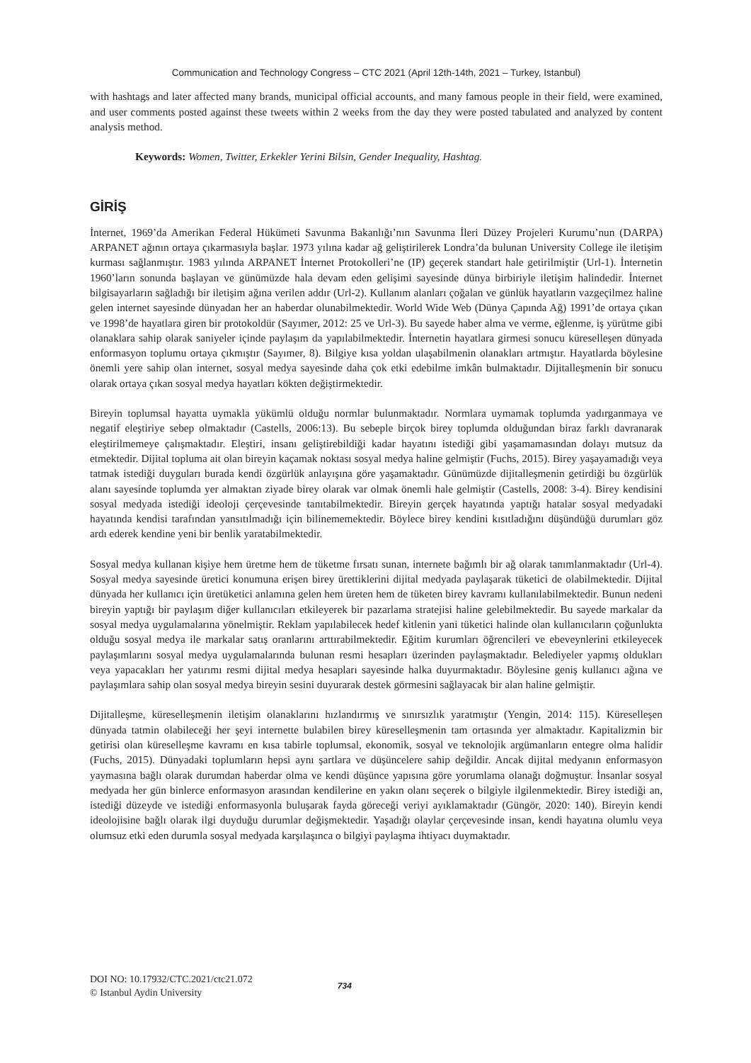Communication and Technology Congress – CTC 2021 (April 12th-14th, 2021 – Turkey, Istanbul)
with hashtags and later affected many brands, municipal official accounts, and many famous people in their field, were examined, and user comments posted against these tweets within 2 weeks from the day they were posted tabulated and analyzed by content analysis method.
Keywords: Women, Twitter, Erkekler Yerini Bilsin, Gender Inequality, Hashtag.
GİRİŞ
İnternet, 1969’da Amerikan Federal Hükümeti Savunma Bakanlığı’nın Savunma İleri Düzey Projeleri Kurumu’nun (DARPA) ARPANET ağının ortaya çıkarmasıyla başlar. 1973 yılına kadar ağ geliştirilerek Londra’da bulunan University College ile iletişim kurması sağlanmıştır. 1983 yılında ARPANET İnternet Protokolleri’ne (IP) geçerek standart hale getirilmiştir (Url-1). İnternetin 1960’ların sonunda başlayan ve günümüzde hala devam eden gelişimi sayesinde dünya birbiriyle iletişim halindedir. İnternet bilgisayarların sağladığı bir iletişim ağına verilen addır (Url-2). Kullanım alanları çoğalan ve günlük hayatların vazgeçilmez haline gelen internet sayesinde dünyadan her an haberdar olunabilmektedir. World Wide Web (Dünya Çapında Ağ) 1991’de ortaya çıkan ve 1998’de hayatlara giren bir protokoldür (Sayımer, 2012: 25 ve Url-3). Bu sayede haber alma ve verme, eğlenme, iş yürütme gibi olanaklara sahip olarak saniyeler içinde paylaşım da yapılabilmektedir. İnternetin hayatlara girmesi sonucu küreselleşen dünyada enformasyon toplumu ortaya çıkmıştır (Sayımer, 8). Bilgiye kısa yoldan ulaşabilmenin olanakları artmıştır. Hayatlarda böylesine önemli yere sahip olan internet, sosyal medya sayesinde daha çok etki edebilme imkân bulmaktadır. Dijitalleşmenin bir sonucu olarak ortaya çıkan sosyal medya hayatları kökten değiştirmektedir.
Bireyin toplumsal hayatta uymakla yükümlü olduğu normlar bulunmaktadır. Normlara uymamak toplumda yadırganmaya ve negatif eleştiriye sebep olmaktadır (Castells, 2006:13). Bu sebeple birçok birey toplumda olduğundan biraz farklı davranarak eleştirilmemeye çalışmaktadır. Eleştiri, insanı geliştirebildiği kadar hayatını istediği gibi yaşamamasından dolayı mutsuz da etmektedir. Dijital topluma ait olan bireyin kaçamak noktası sosyal medya haline gelmiştir (Fuchs, 2015). Birey yaşayamadığı veya tatmak istediği duyguları burada kendi özgürlük anlayışına göre yaşamaktadır. Günümüzde dijitalleşmenin getirdiği bu özgürlük alanı sayesinde toplumda yer almaktan ziyade birey olarak var olmak önemli hale gelmiştir (Castells, 2008: 3-4). Birey kendisini sosyal medyada istediği ideoloji çerçevesinde tanıtabilmektedir. Bireyin gerçek hayatında yaptığı hatalar sosyal medyadaki hayatında kendisi tarafından yansıtılmadığı için bilinememektedir. Böylece birey kendini kısıtladığını düşündüğü durumları göz ardı ederek kendine yeni bir benlik yaratabilmektedir.
Sosyal medya kullanan kişiye hem üretme hem de tüketme fırsatı sunan, internete bağımlı bir ağ olarak tanımlanmaktadır (Url-4). Sosyal medya sayesinde üretici konumuna erişen birey ürettiklerini dijital medyada paylaşarak tüketici de olabilmektedir. Dijital dünyada her kullanıcı için üretüketici anlamına gelen hem üreten hem de tüketen birey kavramı kullanılabilmektedir. Bunun nedeni bireyin yaptığı bir paylaşım diğer kullanıcıları etkileyerek bir pazarlama stratejisi haline gelebilmektedir. Bu sayede markalar da sosyal medya uygulamalarına yönelmiştir. Reklam yapılabilecek hedef kitlenin yani tüketici halinde olan kullanıcıların çoğunlukta olduğu sosyal medya ile markalar satış oranlarını arttırabilmektedir. Eğitim kurumları öğrencileri ve ebeveynlerini etkileyecek paylaşımlarını sosyal medya uygulamalarında bulunan resmi hesapları üzerinden paylaşmaktadır. Belediyeler yapmış oldukları veya yapacakları her yatırımı resmi dijital medya hesapları sayesinde halka duyurmaktadır. Böylesine geniş kullanıcı ağına ve paylaşımlara sahip olan sosyal medya bireyin sesini duyurarak destek görmesini sağlayacak bir alan haline gelmiştir.
Dijitalleşme, küreselleşmenin iletişim olanaklarını hızlandırmış ve sınırsızlık yaratmıştır (Yengin, 2014: 115). Küreselleşen dünyada tatmin olabileceği her şeyi internette bulabilen birey küreselleşmenin tam ortasında yer almaktadır. Kapitalizmin bir getirisi olan küreselleşme kavramı en kısa tabirle toplumsal, ekonomik, sosyal ve teknolojik argümanların entegre olma halidir (Fuchs, 2015). Dünyadaki toplumların hepsi aynı şartlara ve düşüncelere sahip değildir. Ancak dijital medyanın enformasyon yaymasına bağlı olarak durumdan haberdar olma ve kendi düşünce yapısına göre yorumlama olanağı doğmuştur. İnsanlar sosyal medyada her gün binlerce enformasyon arasından kendilerine en yakın olanı seçerek o bilgiyle ilgilenmektedir. Birey istediği an, istediği düzeyde ve istediği enformasyonla buluşarak fayda göreceği veriyi ayıklamaktadır (Güngör, 2020: 140). Bireyin kendi ideolojisine bağlı olarak ilgi duyduğu durumlar değişmektedir. Yaşadığı olaylar çerçevesinde insan, kendi hayatına olumlu veya olumsuz etki eden durumla sosyal medyada karşılaşınca o bilgiyi paylaşma ihtiyacı duymaktadır.
DOI NO: 10.17932/CTC.2021/ctc21.072
© Istanbul Aydin University
734